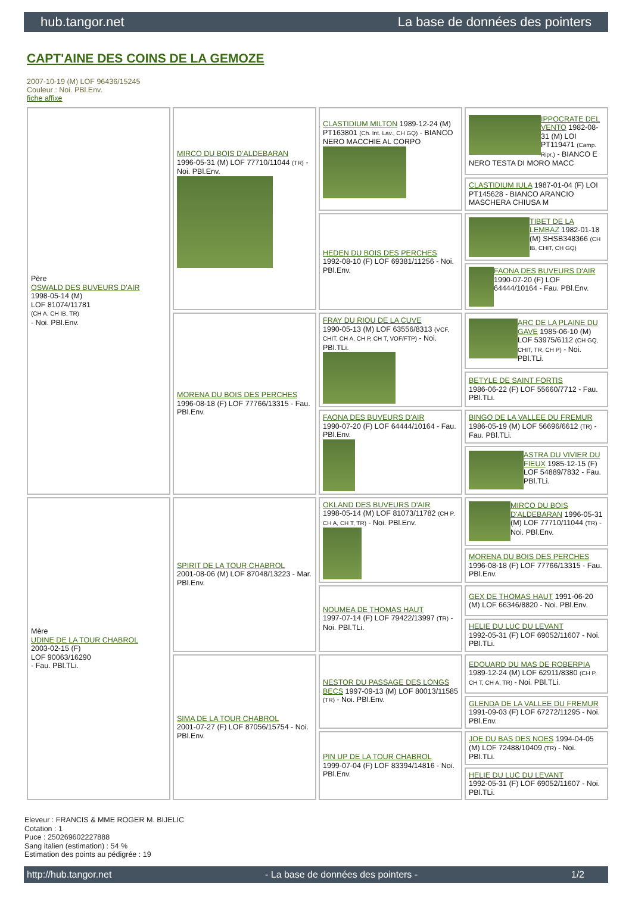hub.tangor.net La base de données des pointers
CAPT'AINE DES COINS DE LA GEMOZE
2007-10-19 (M) LOF 96436/15245
Couleur : Noi. PBl.Env.
fiche affixe
| Père OSWALD DES BUVEURS D'AIR 1998-05-14 (M) LOF 81074/11781 (CH A, CH IB, TR) - Noi. PBl.Env. | MIRCO DU BOIS D'ALDEBARAN 1996-05-31 (M) LOF 77710/11044 (TR) - Noi. PBl.Env. | CLASTIDIUM MILTON 1989-12-24 (M) PT163801 (Ch. Int. Lav., CH GQ) - BIANCO NERO MACCHIE AL CORPO | IPPOCRATE DEL VENTO 1982-08-31 (M) LOI PT119471 (Camp. Ripr.) - BIANCO E NERO TESTA DI MORO MACC |
| | | | CLASTIDIUM IULA 1987-01-04 (F) LOI PT145628 - BIANCO ARANCIO MASCHERA CHIUSA M |
| | | HEDEN DU BOIS DES PERCHES 1992-08-10 (F) LOF 69381/11256 - Noi. PBl.Env. | TIBET DE LA LEMBAZ 1982-01-18 (M) SHSB348366 (CH IB, CHIT, CH GQ) |
| | | | FAONA DES BUVEURS D'AIR 1990-07-20 (F) LOF 64444/10164 - Fau. PBl.Env. |
| | MORENA DU BOIS DES PERCHES 1996-08-18 (F) LOF 77766/13315 - Fau. PBl.Env. | FRAY DU RIOU DE LA CUVE 1990-05-13 (M) LOF 63556/8313 (VCF, CHIT, CH A, CH P, CH T, VOF/FTP) - Noi. PBl.TLi. | ARC DE LA PLAINE DU GAVE 1985-06-10 (M) LOF 53975/6112 (CH GQ, CHIT, TR, CH P) - Noi. PBl.TLi. |
| | | | BETYLE DE SAINT FORTIS 1986-06-22 (F) LOF 55660/7712 - Fau. PBl.TLi. |
| | | FAONA DES BUVEURS D'AIR 1990-07-20 (F) LOF 64444/10164 - Fau. PBl.Env. | BINGO DE LA VALLEE DU FREMUR 1986-05-19 (M) LOF 56696/6612 (TR) - Fau. PBl.TLi. |
| | | | ASTRA DU VIVIER DU FIEUX 1985-12-15 (F) LOF 54889/7832 - Fau. PBl.TLi. |
| Mère UDINE DE LA TOUR CHABROL 2003-02-15 (F) LOF 90063/16290 - Fau. PBl.TLi. | SPIRIT DE LA TOUR CHABROL 2001-08-06 (M) LOF 87048/13223 - Mar. PBl.Env. | OKLAND DES BUVEURS D'AIR 1998-05-14 (M) LOF 81073/11782 (CH P, CH A, CH T, TR) - Noi. PBl.Env. | MIRCO DU BOIS D'ALDEBARAN 1996-05-31 (M) LOF 77710/11044 (TR) - Noi. PBl.Env. |
| | | | MORENA DU BOIS DES PERCHES 1996-08-18 (F) LOF 77766/13315 - Fau. PBl.Env. |
| | | NOUMEA DE THOMAS HAUT 1997-07-14 (F) LOF 79422/13997 (TR) - Noi. PBl.TLi. | GEX DE THOMAS HAUT 1991-06-20 (M) LOF 66346/8820 - Noi. PBl.Env. |
| | | | HELIE DU LUC DU LEVANT 1992-05-31 (F) LOF 69052/11607 - Noi. PBl.TLi. |
| | SIMA DE LA TOUR CHABROL 2001-07-27 (F) LOF 87056/15754 - Noi. PBl.Env. | NESTOR DU PASSAGE DES LONGS BECS 1997-09-13 (M) LOF 80013/11585 (TR) - Noi. PBl.Env. | EDOUARD DU MAS DE ROBERPIA 1989-12-24 (M) LOF 62911/8380 (CH P, CH T, CH A, TR) - Noi. PBl.TLi. |
| | | | GLENDA DE LA VALLEE DU FREMUR 1991-09-03 (F) LOF 67272/11295 - Noi. PBl.Env. |
| | | PIN UP DE LA TOUR CHABROL 1999-07-04 (F) LOF 83394/14816 - Noi. PBl.Env. | JOE DU BAS DES NOES 1994-04-05 (M) LOF 72488/10409 (TR) - Noi. PBl.TLi. |
| | | | HELIE DU LUC DU LEVANT 1992-05-31 (F) LOF 69052/11607 - Noi. PBl.TLi. |
Eleveur : FRANCIS & MME ROGER M. BIJELIC
Cotation : 1
Puce : 250269602227888
Sang italien (estimation) : 54 %
Estimation des points au pédigrée : 19
http://hub.tangor.net - La base de données des pointers - 1/2